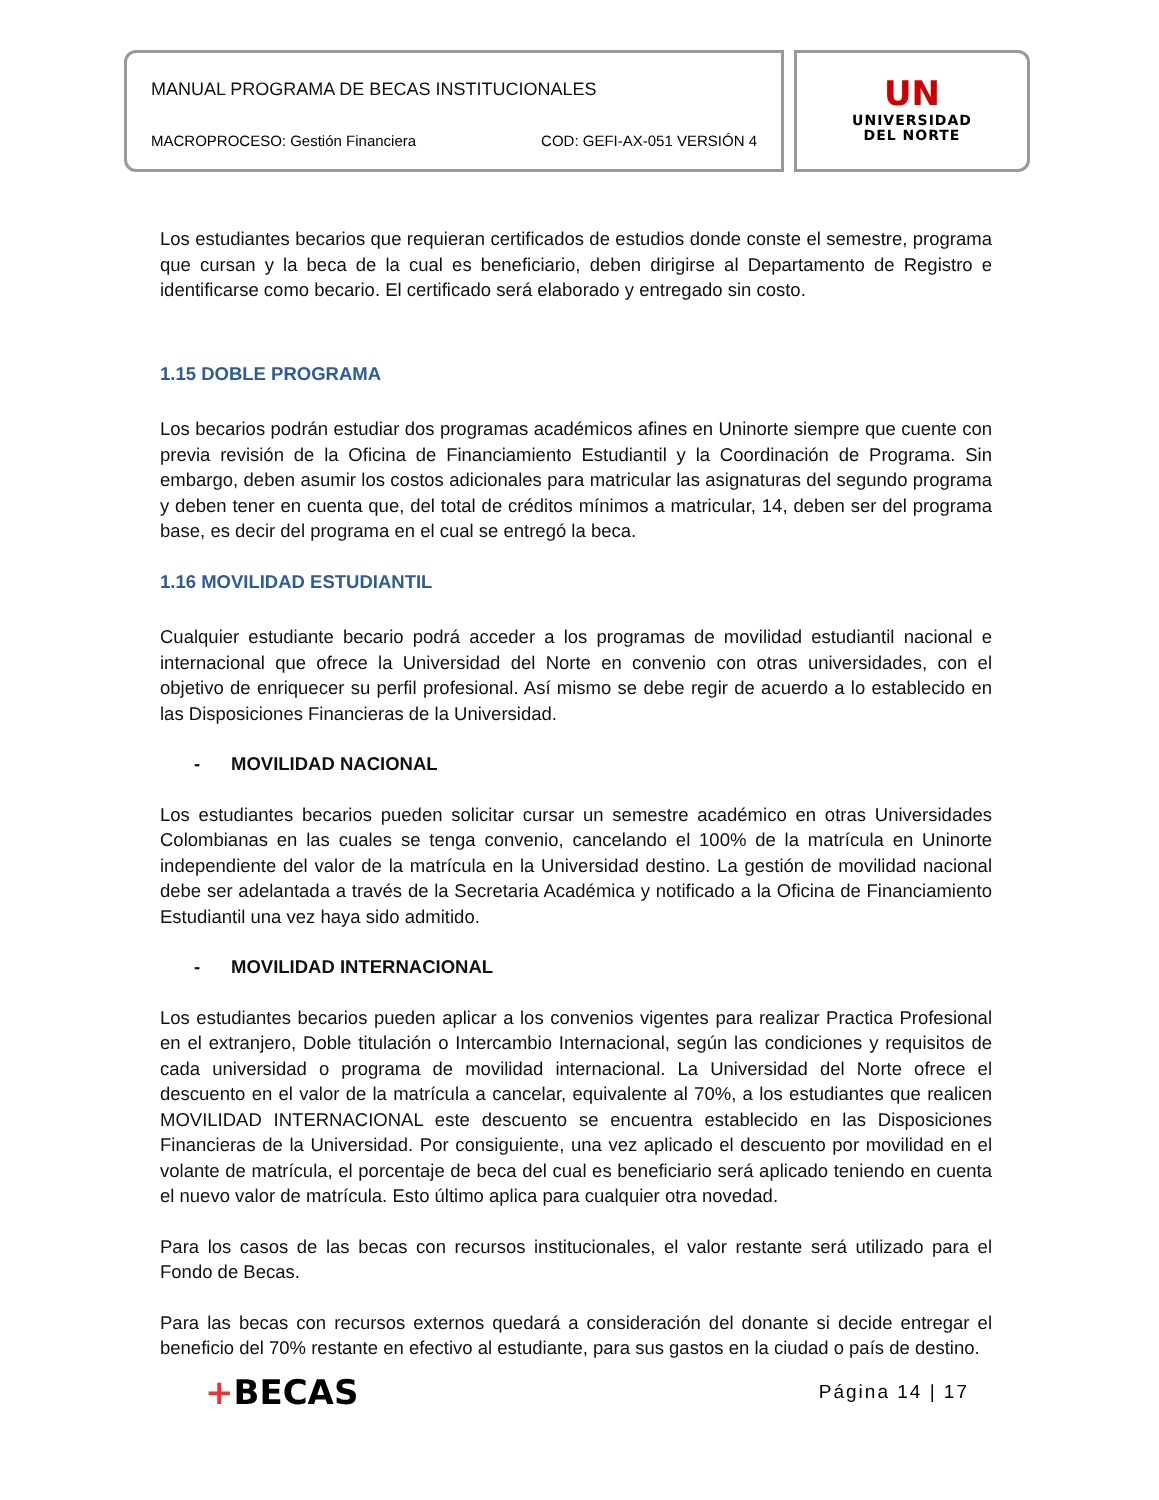MANUAL PROGRAMA DE BECAS INSTITUCIONALES
MACROPROCESO: Gestión Financiera COD: GEFI-AX-051 VERSIÓN 4
UN
UNIVERSIDAD
DEL NORTE
Los estudiantes becarios que requieran certificados de estudios donde conste el semestre, programa que cursan y la beca de la cual es beneficiario, deben dirigirse al Departamento de Registro e identificarse como becario. El certificado será elaborado y entregado sin costo.
1.15 DOBLE PROGRAMA
Los becarios podrán estudiar dos programas académicos afines en Uninorte siempre que cuente con previa revisión de la Oficina de Financiamiento Estudiantil y la Coordinación de Programa. Sin embargo, deben asumir los costos adicionales para matricular las asignaturas del segundo programa y deben tener en cuenta que, del total de créditos mínimos a matricular, 14, deben ser del programa base, es decir del programa en el cual se entregó la beca.
1.16 MOVILIDAD ESTUDIANTIL
Cualquier estudiante becario podrá acceder a los programas de movilidad estudiantil nacional e internacional que ofrece la Universidad del Norte en convenio con otras universidades, con el objetivo de enriquecer su perfil profesional. Así mismo se debe regir de acuerdo a lo establecido en las Disposiciones Financieras de la Universidad.
- MOVILIDAD NACIONAL
Los estudiantes becarios pueden solicitar cursar un semestre académico en otras Universidades Colombianas en las cuales se tenga convenio, cancelando el 100% de la matrícula en Uninorte independiente del valor de la matrícula en la Universidad destino. La gestión de movilidad nacional debe ser adelantada a través de la Secretaria Académica y notificado a la Oficina de Financiamiento Estudiantil una vez haya sido admitido.
- MOVILIDAD INTERNACIONAL
Los estudiantes becarios pueden aplicar a los convenios vigentes para realizar Practica Profesional en el extranjero, Doble titulación o Intercambio Internacional, según las condiciones y requisitos de cada universidad o programa de movilidad internacional. La Universidad del Norte ofrece el descuento en el valor de la matrícula a cancelar, equivalente al 70%, a los estudiantes que realicen MOVILIDAD INTERNACIONAL este descuento se encuentra establecido en las Disposiciones Financieras de la Universidad. Por consiguiente, una vez aplicado el descuento por movilidad en el volante de matrícula, el porcentaje de beca del cual es beneficiario será aplicado teniendo en cuenta el nuevo valor de matrícula. Esto último aplica para cualquier otra novedad.
Para los casos de las becas con recursos institucionales, el valor restante será utilizado para el Fondo de Becas.
Para las becas con recursos externos quedará a consideración del donante si decide entregar el beneficio del 70% restante en efectivo al estudiante, para sus gastos en la ciudad o país de destino.
+BECAS Página 14 | 17